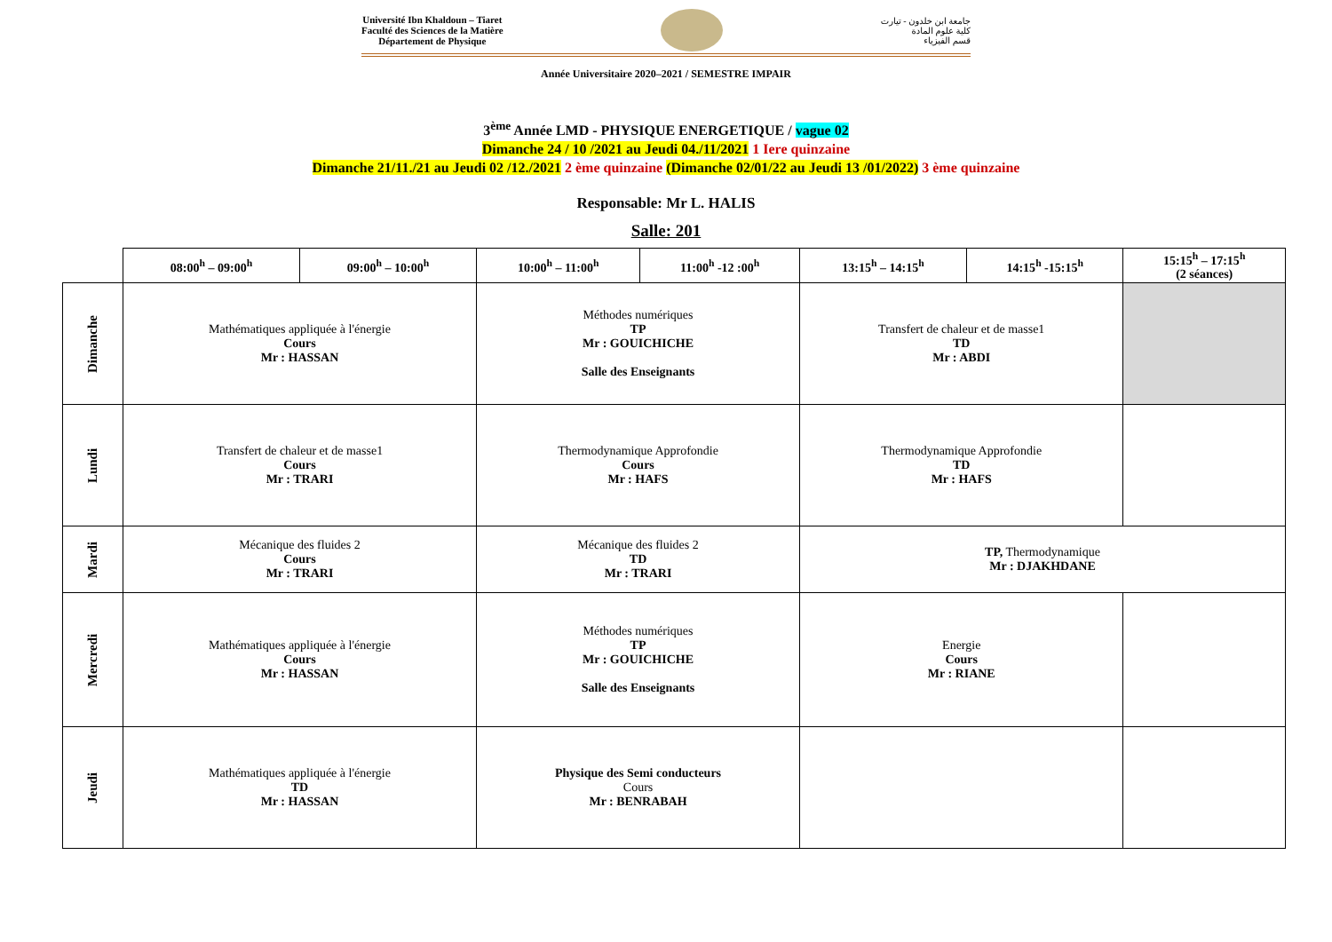Université Ibn Khaldoun – Tiaret
Faculté des Sciences de la Matière
Département de Physique
جامعة ابن خلدون - تيارت
كلية علوم المادة
قسم الفيزياء
Année Universitaire 2020–2021 / SEMESTRE IMPAIR
3<sup>ème</sup> Année LMD - PHYSIQUE ENERGETIQUE / vague 02
Dimanche 24 / 10 /2021 au Jeudi 04./11/2021 1 Iere quinzaine
Dimanche 21/11./21 au Jeudi 02 /12./2021 2 ème quinzaine (Dimanche 02/01/22 au Jeudi 13 /01/2022) 3 ème quinzaine
Responsable: Mr L. HALIS
Salle: 201
| | 08:00<sup>h</sup> – 09:00<sup>h</sup> | 09:00<sup>h</sup> – 10:00<sup>h</sup> | 10:00<sup>h</sup> – 11:00<sup>h</sup> | 11:00<sup>h</sup> -12 :00<sup>h</sup> | 13:15<sup>h</sup> – 14:15<sup>h</sup> | 14:15<sup>h</sup> -15:15<sup>h</sup> | 15:15<sup>h</sup> – 17:15<sup>h</sup> (2 séances) |
| --- | --- | --- | --- | --- | --- | --- | --- |
| Dimanche | Mathématiques appliquée à l'énergie Cours Mr : HASSAN | | Méthodes numériques TP Mr : GOUICHICHE Salle des Enseignants | | Transfert de chaleur et de masse1 TD Mr : ABDI | | |
| Lundi | Transfert de chaleur et de masse1 Cours Mr : TRARI | | Thermodynamique Approfondie Cours Mr : HAFS | | Thermodynamique Approfondie TD Mr : HAFS | | |
| Mardi | Mécanique des fluides 2 Cours Mr : TRARI | | Mécanique des fluides 2 TD Mr : TRARI | | TP, Thermodynamique Mr : DJAKHDANE | | |
| Mercredi | Mathématiques appliquée à l'énergie Cours Mr : HASSAN | | Méthodes numériques TP Mr : GOUICHICHE Salle des Enseignants | | Energie Cours Mr : RIANE | | |
| Jeudi | Mathématiques appliquée à l'énergie TD Mr : HASSAN | | Physique des Semi conducteurs Cours Mr : BENRABAH | | | | |